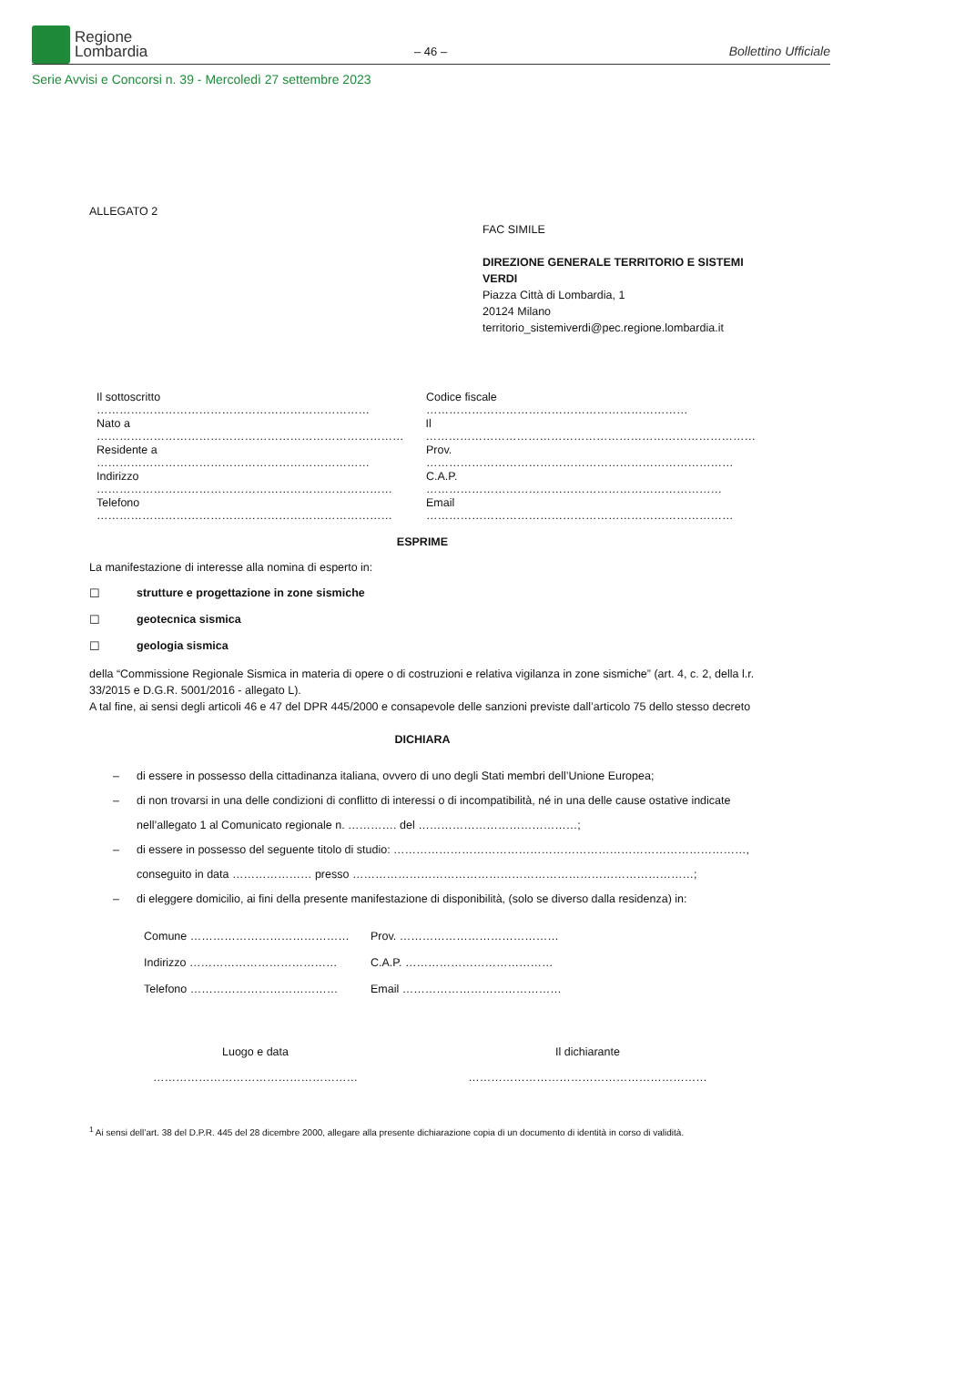Regione
Lombardia
– 46 – Bollettino Ufficiale
Serie Avvisi e Concorsi n. 39 - Mercoledì 27 settembre 2023
ALLEGATO 2
FAC SIMILE
DIREZIONE GENERALE TERRITORIO E SISTEMI VERDI
Piazza Città di Lombardia, 1
20124 Milano
territorio_sistemiverdi@pec.regione.lombardia.it
Il sottoscritto ……………………………………………………………… Codice fiscale ……………………………………………………………
Nato a ……………………………………………………………………… Il ……………………………………………………………………………
Residente a ……………………………………………………………… Prov. ………………………………………………………………………
Indirizzo …………………………………………………………………… C.A.P. ……………………………………………………………………
Telefono …………………………………………………………………… Email ………………………………………………………………………
ESPRIME
La manifestazione di interesse alla nomina di esperto in:
☐ strutture e progettazione in zone sismiche
☐ geotecnica sismica
☐ geologia sismica
della “Commissione Regionale Sismica in materia di opere o di costruzioni e relativa vigilanza in zone sismiche” (art. 4, c. 2, della l.r. 33/2015 e D.G.R. 5001/2016 - allegato L).
A tal fine, ai sensi degli articoli 46 e 47 del DPR 445/2000 e consapevole delle sanzioni previste dall’articolo 75 dello stesso decreto
DICHIARA
– di essere in possesso della cittadinanza italiana, ovvero di uno degli Stati membri dell’Unione Europea;
– di non trovarsi in una delle condizioni di conflitto di interessi o di incompatibilità, né in una delle cause ostative indicate nell’allegato 1 al Comunicato regionale n. …………. del ……………………………………;
– di essere in possesso del seguente titolo di studio: …………………………………………………………………………………, conseguito in data ………………… presso ………………………………………………………………………………;
– di eleggere domicilio, ai fini della presente manifestazione di disponibilità, (solo se diverso dalla residenza) in:
Comune …………………………………… Prov. ……………………………………
Indirizzo ………………………………… C.A.P. …………………………………
Telefono ………………………………… Email ……………………………………
Luogo e data
………………………………………………
Il dichiarante
………………………………………………………
<sup>1</sup> Ai sensi dell’art. 38 del D.P.R. 445 del 28 dicembre 2000, allegare alla presente dichiarazione copia di un documento di identità in corso di validità.